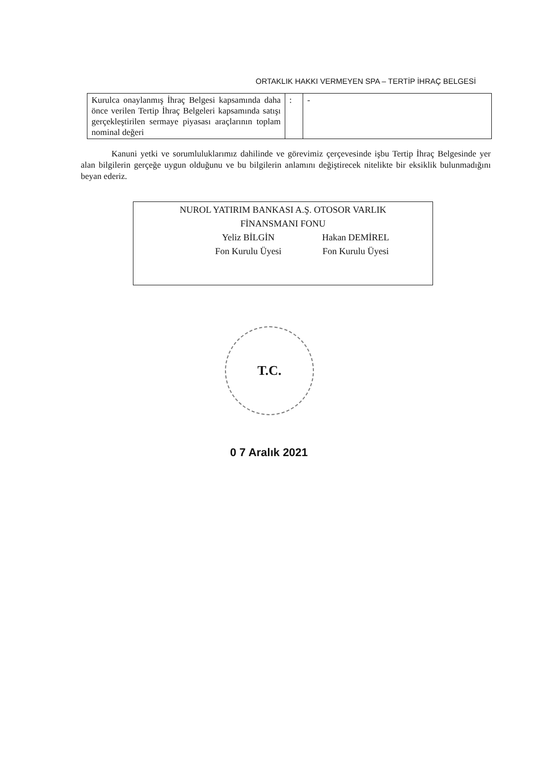ORTAKLIK HAKKI VERMEYEN SPA – TERTİP İHRAÇ BELGESİ
| Kurulca onaylanmış İhraç Belgesi kapsamında daha önce verilen Tertip İhraç Belgeleri kapsamında satışı gerçekleştirilen sermaye piyasası araçlarının toplam nominal değeri | : | - |
Kanuni yetki ve sorumluluklarımız dahilinde ve görevimiz çerçevesinde işbu Tertip İhraç Belgesinde yer alan bilgilerin gerçeğe uygun olduğunu ve bu bilgilerin anlamını değiştirecek nitelikte bir eksiklik bulunmadığını beyan ederiz.
NUROL YATIRIM BANKASI A.Ş. OTOSOR VARLIK
FİNANSMANI FONU
Yeliz BİLGİN
Fon Kurulu Üyesi
Hakan DEMİREL
Fon Kurulu Üyesi
T.C.
0 7 Aralık 2021